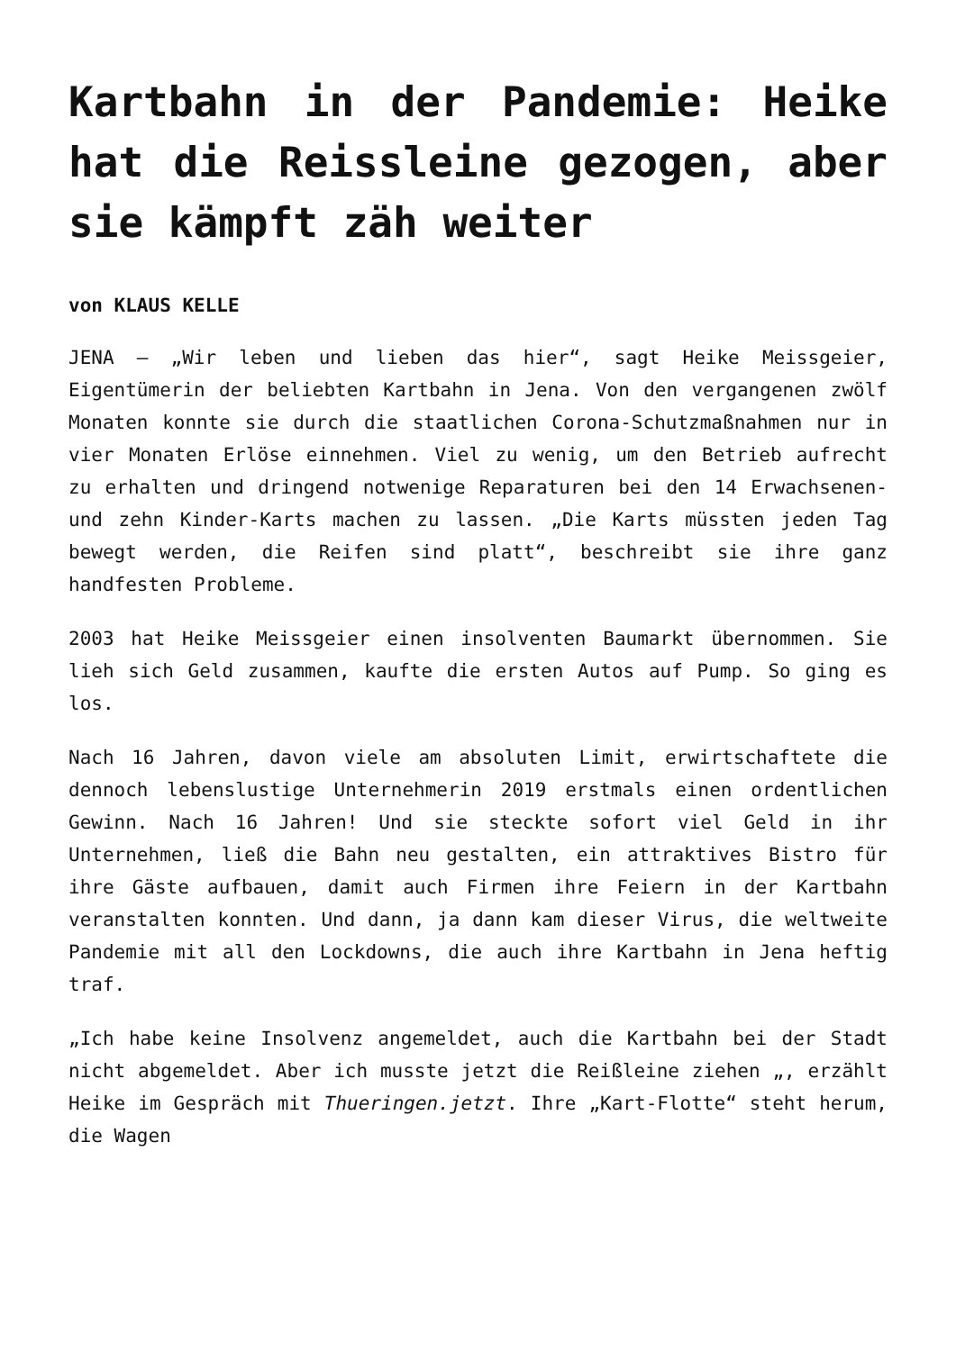Kartbahn in der Pandemie: Heike hat die Reissleine gezogen, aber sie kämpft zäh weiter
von KLAUS KELLE
JENA – „Wir leben und lieben das hier“, sagt Heike Meissgeier, Eigentümerin der beliebten Kartbahn in Jena. Von den vergangenen zwölf Monaten konnte sie durch die staatlichen Corona-Schutzmaßnahmen nur in vier Monaten Erlöse einnehmen. Viel zu wenig, um den Betrieb aufrecht zu erhalten und dringend notwenige Reparaturen bei den 14 Erwachsenen- und zehn Kinder-Karts machen zu lassen. „Die Karts müssten jeden Tag bewegt werden, die Reifen sind platt“, beschreibt sie ihre ganz handfesten Probleme.
2003 hat Heike Meissgeier einen insolventen Baumarkt übernommen. Sie lieh sich Geld zusammen, kaufte die ersten Autos auf Pump. So ging es los.
Nach 16 Jahren, davon viele am absoluten Limit, erwirtschaftete die dennoch lebenslustige Unternehmerin 2019 erstmals einen ordentlichen Gewinn. Nach 16 Jahren! Und sie steckte sofort viel Geld in ihr Unternehmen, ließ die Bahn neu gestalten, ein attraktives Bistro für ihre Gäste aufbauen, damit auch Firmen ihre Feiern in der Kartbahn veranstalten konnten. Und dann, ja dann kam dieser Virus, die weltweite Pandemie mit all den Lockdowns, die auch ihre Kartbahn in Jena heftig traf.
„Ich habe keine Insolvenz angemeldet, auch die Kartbahn bei der Stadt nicht abgemeldet. Aber ich musste jetzt die Reißleine ziehen „, erzählt Heike im Gespräch mit Thueringen.jetzt. Ihre „Kart-Flotte“ steht herum, die Wagen